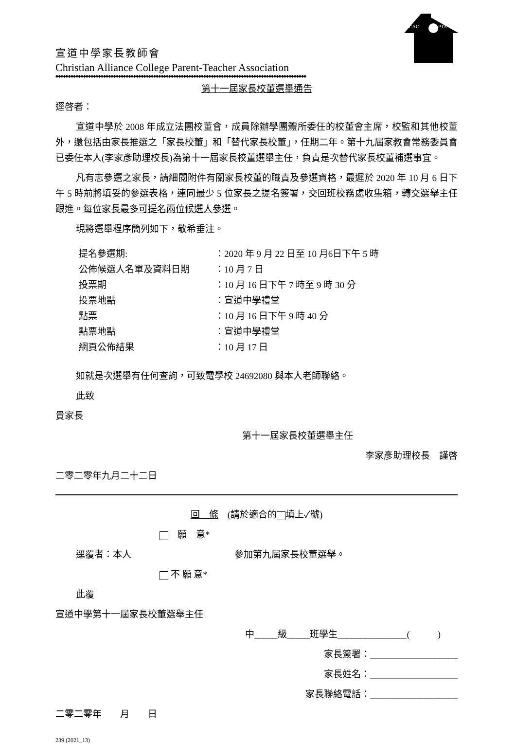CAC
PTA
宣道中學家長教師會
Christian Alliance College Parent-Teacher Association
◆◆◆◆◆◆◆◆◆◆◆◆◆◆◆◆◆◆◆◆◆◆◆◆◆◆◆◆◆◆◆◆◆◆◆◆◆◆◆◆◆◆◆◆◆◆◆◆◆◆◆◆◆◆◆◆◆◆◆◆◆◆◆◆◆◆◆◆◆◆◆◆◆◆◆◆◆◆◆◆◆◆◆◆◆◆◆◆◆◆◆◆◆◆◆◆◆◆◆◆
第十一屆家長校董選舉通告
逕啓者：
宣道中學於 2008 年成立法團校董會，成員除辦學團體所委任的校董會主席，校監和其他校董外，還包括由家長推選之「家長校董」和「替代家長校董」，任期二年。第十九屆家教會常務委員會已委任本人(李家彥助理校長)為第十一屆家長校董選舉主任，負責是次替代家長校董補選事宜。
凡有志參選之家長，請細閱附件有關家長校董的職責及參選資格，最遲於 2020 年 10 月 6 日下午 5 時前將填妥的參選表格，連同最少 5 位家長之提名簽署，交回班校務處收集箱，轉交選舉主任跟進。每位家長最多可提名兩位候選人參選。
現將選舉程序簡列如下，敬希垂注。
| 提名參選期: | ：2020 年 9 月 22 日至 10 月6日下午 5 時 |
| 公佈候選人名單及資料日期 | ：10 月 7 日 |
| 投票期 | ：10 月 16 日下午 7 時至 9 時 30 分 |
| 投票地點 | ：宣道中學禮堂 |
| 點票 | ：10 月 16 日下午 9 時 40 分 |
| 點票地點 | ：宣道中學禮堂 |
| 網頁公佈結果 | ：10 月 17 日 |
如就是次選舉有任何查詢，可致電學校 24692080 與本人老師聯絡。
此致
貴家長
第十一屆家長校董選舉主任
李家彥助理校長　謹啓
二零二零年九月二十二日
回　條　(請於適合的 填上✓號)
　願　意*
逕覆者：本人 參加第九屆家長校董選舉。
不 願 意*
此覆
宣道中學第十一屆家長校董選舉主任
中_____級_____班學生_______________(　　　)
家長簽署：___________________
家長姓名：___________________
家長聯絡電話：___________________
二零二零年　　月　　日
239 (2021_13)